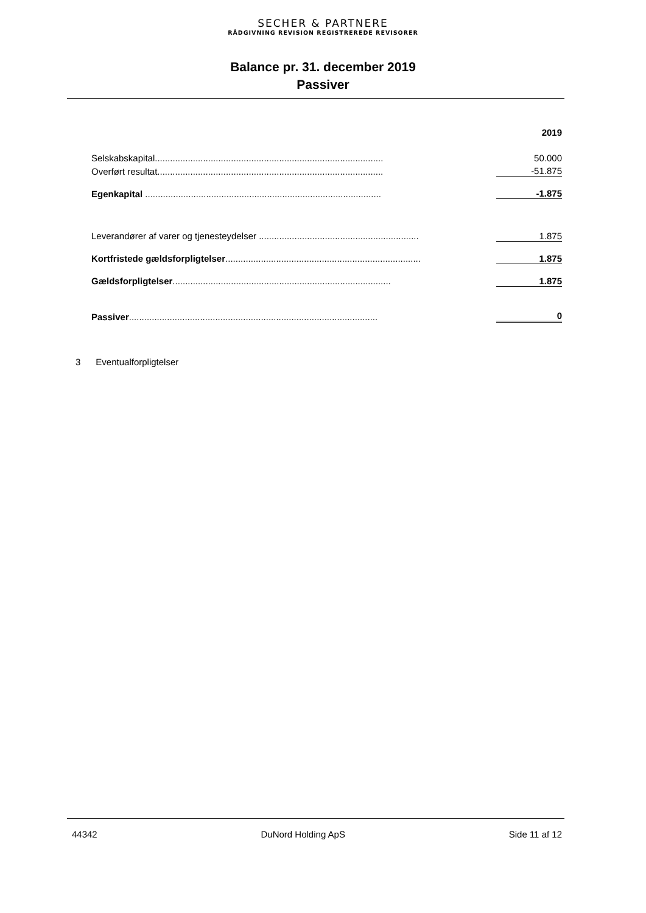SECHER & PARTNERE
RÅDGIVNING REVISION REGISTREREDE REVISORER
Balance pr. 31. december 2019
Passiver
| | | 2019 |
| Selskabskapital.......................................................................................... | | 50.000 |
| Overført resultat......................................................................................... | | -51.875 |
| Egenkapital ............................................................................................. | | -1.875 |
| Leverandører af varer og tjenesteydelser ............................................................... | | 1.875 |
| Kortfristede gældsforpligtelser ............................................................................. | | 1.875 |
| Gældsforpligtelser ...................................................................................... | | 1.875 |
| Passiver .................................................................................................. | | 0 |
3 Eventualforpligtelser
44342 DuNord Holding ApS Side 11 af 12